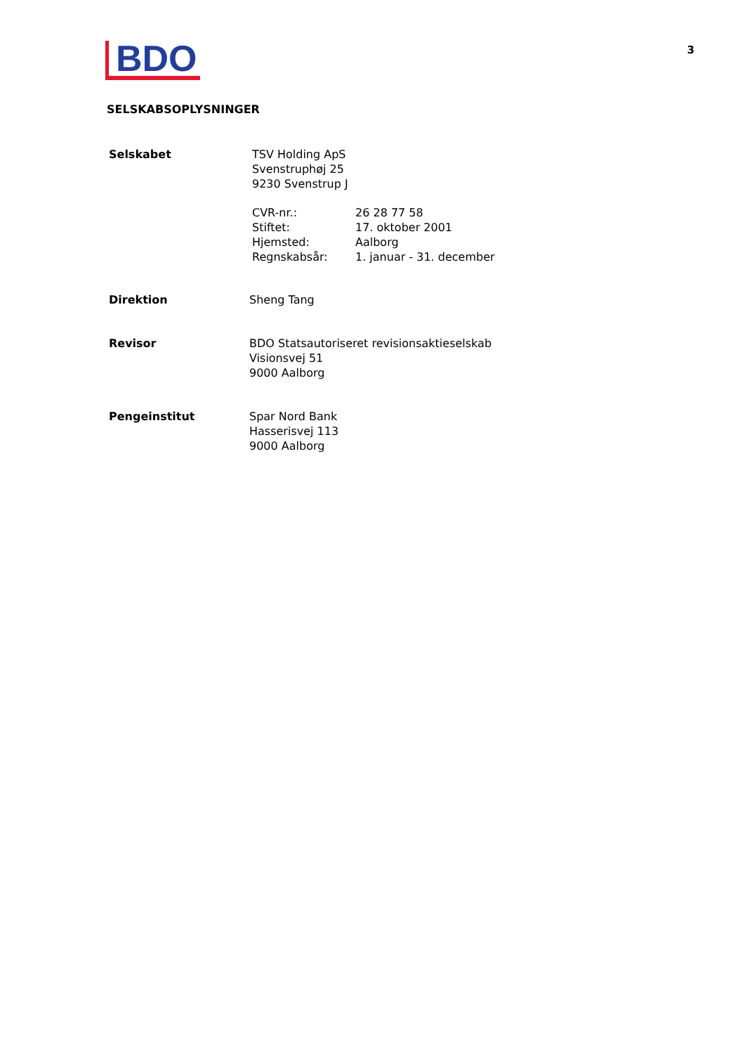BDO
3
SELSKABSOPLYSNINGER
Selskabet TSV Holding ApS
Svenstruphøj 25
9230 Svenstrup J
CVR-nr.:
Stiftet:
Hjemsted:
Regnskabsår:
26 28 77 58
17. oktober 2001
Aalborg
1. januar - 31. december
Direktion Sheng Tang
Revisor BDO Statsautoriseret revisionsaktieselskab
Visionsvej 51
9000 Aalborg
Pengeinstitut Spar Nord Bank
Hasserisvej 113
9000 Aalborg